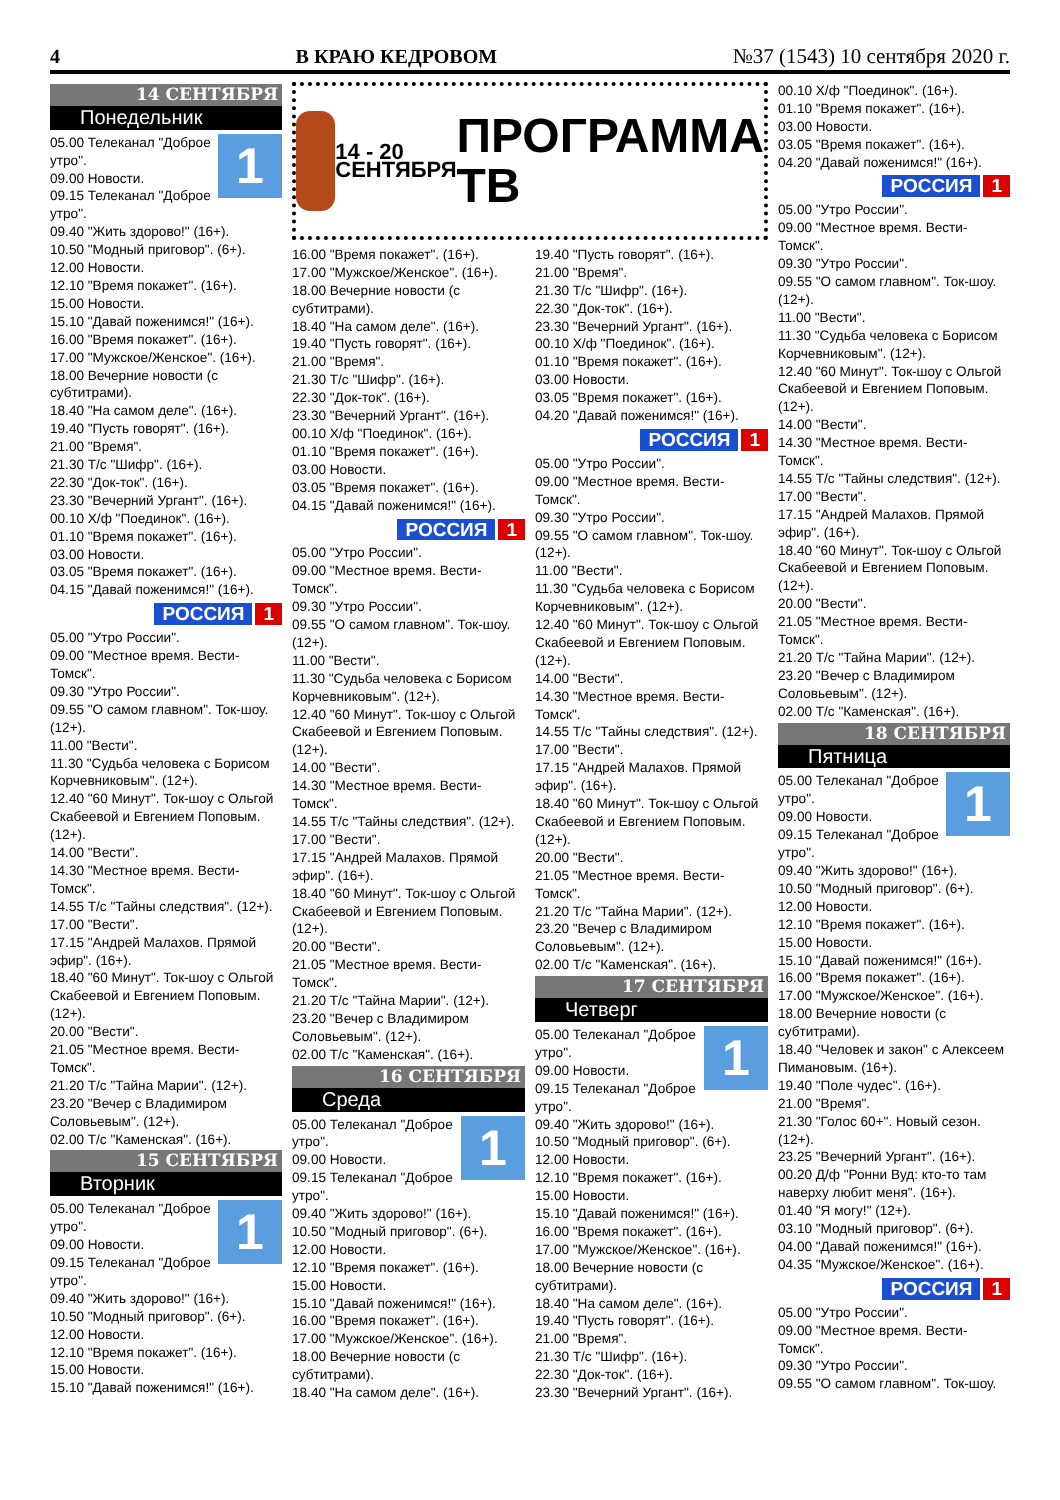4 В КРАЮ КЕДРОВОМ №37 (1543) 10 сентября 2020 г.
14 СЕНТЯБРЯ
Понедельник
1
05.00 Телеканал "Доброе утро".
09.00 Новости.
09.15 Телеканал "Доброе утро".
09.40 "Жить здорово!" (16+).
10.50 "Модный приговор". (6+).
12.00 Новости.
12.10 "Время покажет". (16+).
15.00 Новости.
15.10 "Давай поженимся!" (16+).
16.00 "Время покажет". (16+).
17.00 "Мужское/Женское". (16+).
18.00 Вечерние новости (с субтитрами).
18.40 "На самом деле". (16+).
19.40 "Пусть говорят". (16+).
21.00 "Время".
21.30 Т/с "Шифр". (16+).
22.30 "Док-ток". (16+).
23.30 "Вечерний Ургант". (16+).
00.10 Х/ф "Поединок". (16+).
01.10 "Время покажет". (16+).
03.00 Новости.
03.05 "Время покажет". (16+).
04.15 "Давай поженимся!" (16+).
РОССИЯ 1
05.00 "Утро России".
09.00 "Местное время. Вести-Томск".
09.30 "Утро России".
09.55 "О самом главном". Ток-шоу. (12+).
11.00 "Вести".
11.30 "Судьба человека с Борисом Корчевниковым". (12+).
12.40 "60 Минут". Ток-шоу с Ольгой Скабеевой и Евгением Поповым. (12+).
14.00 "Вести".
14.30 "Местное время. Вести-Томск".
14.55 Т/с "Тайны следствия". (12+).
17.00 "Вести".
17.15 "Андрей Малахов. Прямой эфир". (16+).
18.40 "60 Минут". Ток-шоу с Ольгой Скабеевой и Евгением Поповым. (12+).
20.00 "Вести".
21.05 "Местное время. Вести-Томск".
21.20 Т/с "Тайна Марии". (12+).
23.20 "Вечер с Владимиром Соловьевым". (12+).
02.00 Т/с "Каменская". (16+).
15 СЕНТЯБРЯ
Вторник
1
05.00 Телеканал "Доброе утро".
09.00 Новости.
09.15 Телеканал "Доброе утро".
09.40 "Жить здорово!" (16+).
10.50 "Модный приговор". (6+).
12.00 Новости.
12.10 "Время покажет". (16+).
15.00 Новости.
15.10 "Давай поженимся!" (16+).
14 - 20
СЕНТЯБРЯ
ПРОГРАММА
ТВ
16.00 "Время покажет". (16+).
17.00 "Мужское/Женское". (16+).
18.00 Вечерние новости (с субтитрами).
18.40 "На самом деле". (16+).
19.40 "Пусть говорят". (16+).
21.00 "Время".
21.30 Т/с "Шифр". (16+).
22.30 "Док-ток". (16+).
23.30 "Вечерний Ургант". (16+).
00.10 Х/ф "Поединок". (16+).
01.10 "Время покажет". (16+).
03.00 Новости.
03.05 "Время покажет". (16+).
04.15 "Давай поженимся!" (16+).
РОССИЯ 1
05.00 "Утро России".
09.00 "Местное время. Вести-Томск".
09.30 "Утро России".
09.55 "О самом главном". Ток-шоу. (12+).
11.00 "Вести".
11.30 "Судьба человека с Борисом Корчевниковым". (12+).
12.40 "60 Минут". Ток-шоу с Ольгой Скабеевой и Евгением Поповым. (12+).
14.00 "Вести".
14.30 "Местное время. Вести-Томск".
14.55 Т/с "Тайны следствия". (12+).
17.00 "Вести".
17.15 "Андрей Малахов. Прямой эфир". (16+).
18.40 "60 Минут". Ток-шоу с Ольгой Скабеевой и Евгением Поповым. (12+).
20.00 "Вести".
21.05 "Местное время. Вести-Томск".
21.20 Т/с "Тайна Марии". (12+).
23.20 "Вечер с Владимиром Соловьевым". (12+).
02.00 Т/с "Каменская". (16+).
16 СЕНТЯБРЯ
Среда
1
05.00 Телеканал "Доброе утро".
09.00 Новости.
09.15 Телеканал "Доброе утро".
09.40 "Жить здорово!" (16+).
10.50 "Модный приговор". (6+).
12.00 Новости.
12.10 "Время покажет". (16+).
15.00 Новости.
15.10 "Давай поженимся!" (16+).
16.00 "Время покажет". (16+).
17.00 "Мужское/Женское". (16+).
18.00 Вечерние новости (с субтитрами).
18.40 "На самом деле". (16+).
19.40 "Пусть говорят". (16+).
21.00 "Время".
21.30 Т/с "Шифр". (16+).
22.30 "Док-ток". (16+).
23.30 "Вечерний Ургант". (16+).
00.10 Х/ф "Поединок". (16+).
01.10 "Время покажет". (16+).
03.00 Новости.
03.05 "Время покажет". (16+).
04.20 "Давай поженимся!" (16+).
РОССИЯ 1
05.00 "Утро России".
09.00 "Местное время. Вести-Томск".
09.30 "Утро России".
09.55 "О самом главном". Ток-шоу. (12+).
11.00 "Вести".
11.30 "Судьба человека с Борисом Корчевниковым". (12+).
12.40 "60 Минут". Ток-шоу с Ольгой Скабеевой и Евгением Поповым. (12+).
14.00 "Вести".
14.30 "Местное время. Вести-Томск".
14.55 Т/с "Тайны следствия". (12+).
17.00 "Вести".
17.15 "Андрей Малахов. Прямой эфир". (16+).
18.40 "60 Минут". Ток-шоу с Ольгой Скабеевой и Евгением Поповым. (12+).
20.00 "Вести".
21.05 "Местное время. Вести-Томск".
21.20 Т/с "Тайна Марии". (12+).
23.20 "Вечер с Владимиром Соловьевым". (12+).
02.00 Т/с "Каменская". (16+).
17 СЕНТЯБРЯ
Четверг
1
05.00 Телеканал "Доброе утро".
09.00 Новости.
09.15 Телеканал "Доброе утро".
09.40 "Жить здорово!" (16+).
10.50 "Модный приговор". (6+).
12.00 Новости.
12.10 "Время покажет". (16+).
15.00 Новости.
15.10 "Давай поженимся!" (16+).
16.00 "Время покажет". (16+).
17.00 "Мужское/Женское". (16+).
18.00 Вечерние новости (с субтитрами).
18.40 "На самом деле". (16+).
19.40 "Пусть говорят". (16+).
21.00 "Время".
21.30 Т/с "Шифр". (16+).
22.30 "Док-ток". (16+).
23.30 "Вечерний Ургант". (16+).
00.10 Х/ф "Поединок". (16+).
01.10 "Время покажет". (16+).
03.00 Новости.
03.05 "Время покажет". (16+).
04.20 "Давай поженимся!" (16+).
РОССИЯ 1
05.00 "Утро России".
09.00 "Местное время. Вести-Томск".
09.30 "Утро России".
09.55 "О самом главном". Ток-шоу. (12+).
11.00 "Вести".
11.30 "Судьба человека с Борисом Корчевниковым". (12+).
12.40 "60 Минут". Ток-шоу с Ольгой Скабеевой и Евгением Поповым. (12+).
14.00 "Вести".
14.30 "Местное время. Вести-Томск".
14.55 Т/с "Тайны следствия". (12+).
17.00 "Вести".
17.15 "Андрей Малахов. Прямой эфир". (16+).
18.40 "60 Минут". Ток-шоу с Ольгой Скабеевой и Евгением Поповым. (12+).
20.00 "Вести".
21.05 "Местное время. Вести-Томск".
21.20 Т/с "Тайна Марии". (12+).
23.20 "Вечер с Владимиром Соловьевым". (12+).
02.00 Т/с "Каменская". (16+).
18 СЕНТЯБРЯ
Пятница
1
05.00 Телеканал "Доброе утро".
09.00 Новости.
09.15 Телеканал "Доброе утро".
09.40 "Жить здорово!" (16+).
10.50 "Модный приговор". (6+).
12.00 Новости.
12.10 "Время покажет". (16+).
15.00 Новости.
15.10 "Давай поженимся!" (16+).
16.00 "Время покажет". (16+).
17.00 "Мужское/Женское". (16+).
18.00 Вечерние новости (с субтитрами).
18.40 "Человек и закон" с Алексеем Пимановым. (16+).
19.40 "Поле чудес". (16+).
21.00 "Время".
21.30 "Голос 60+". Новый сезон. (12+).
23.25 "Вечерний Ургант". (16+).
00.20 Д/ф "Ронни Вуд: кто-то там наверху любит меня". (16+).
01.40 "Я могу!" (12+).
03.10 "Модный приговор". (6+).
04.00 "Давай поженимся!" (16+).
04.35 "Мужское/Женское". (16+).
РОССИЯ 1
05.00 "Утро России".
09.00 "Местное время. Вести-Томск".
09.30 "Утро России".
09.55 "О самом главном". Ток-шоу.